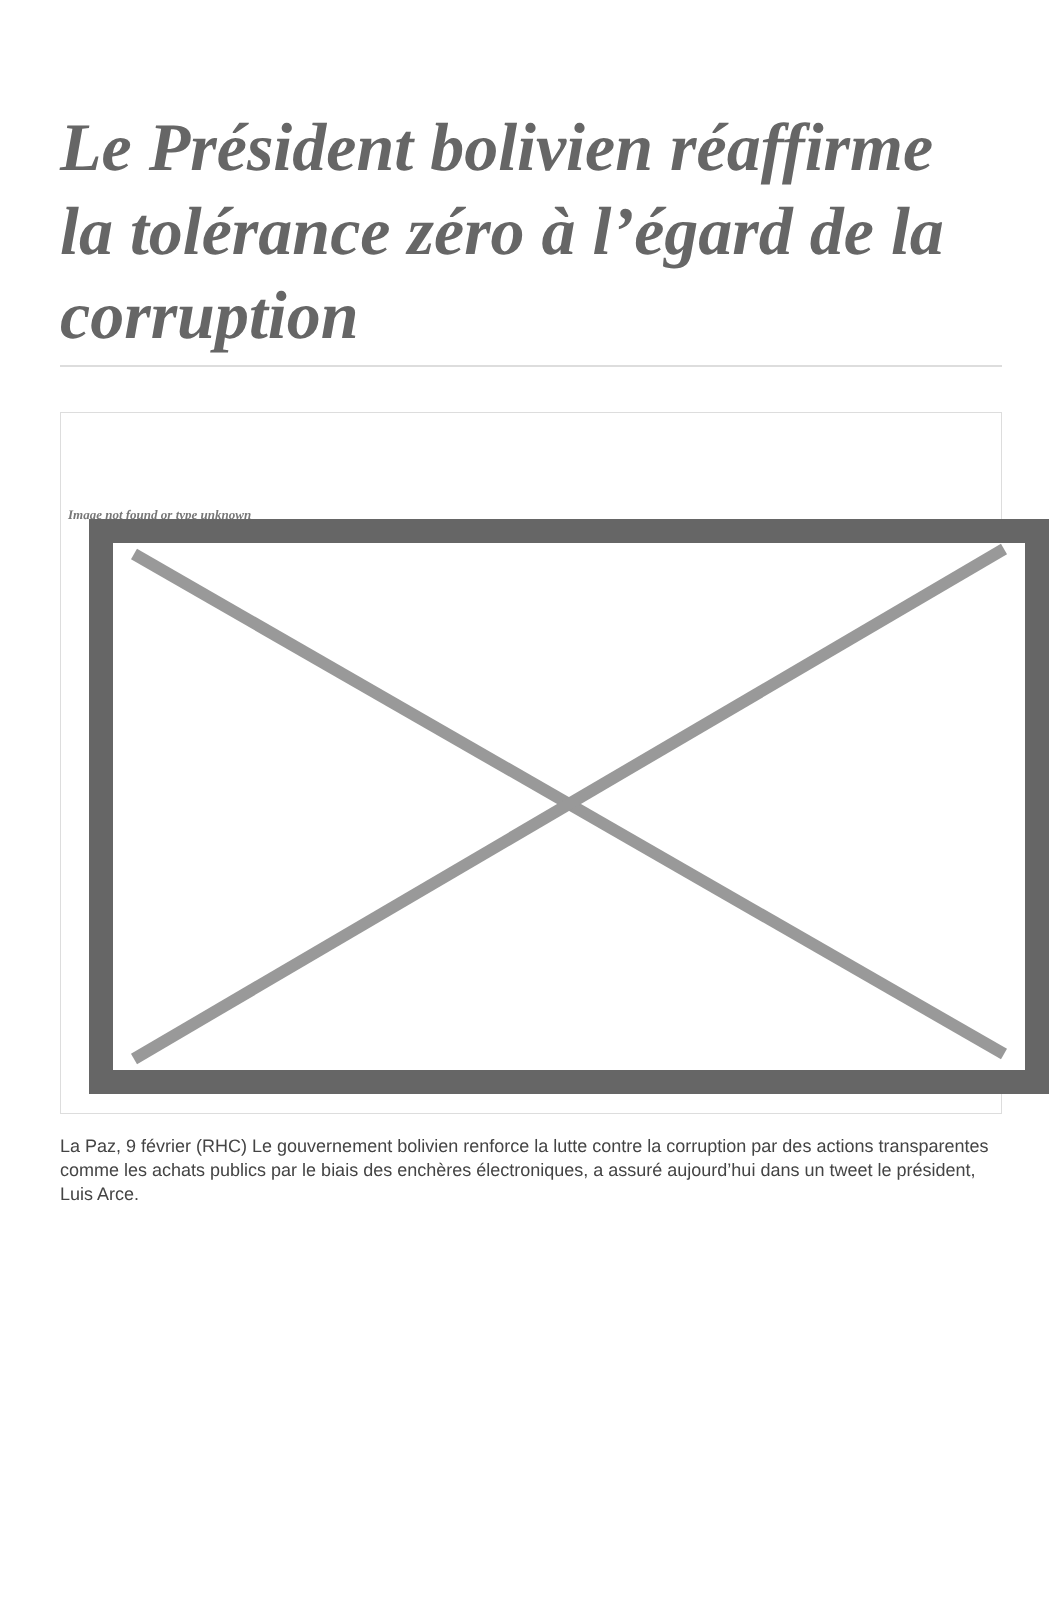Le Président bolivien réaffirme la tolérance zéro à l’égard de la corruption
Image not found or type unknown
La Paz, 9 février (RHC) Le gouvernement bolivien renforce la lutte contre la corruption par des actions transparentes comme les achats publics par le biais des enchères électroniques, a assuré aujourd’hui dans un tweet le président, Luis Arce.